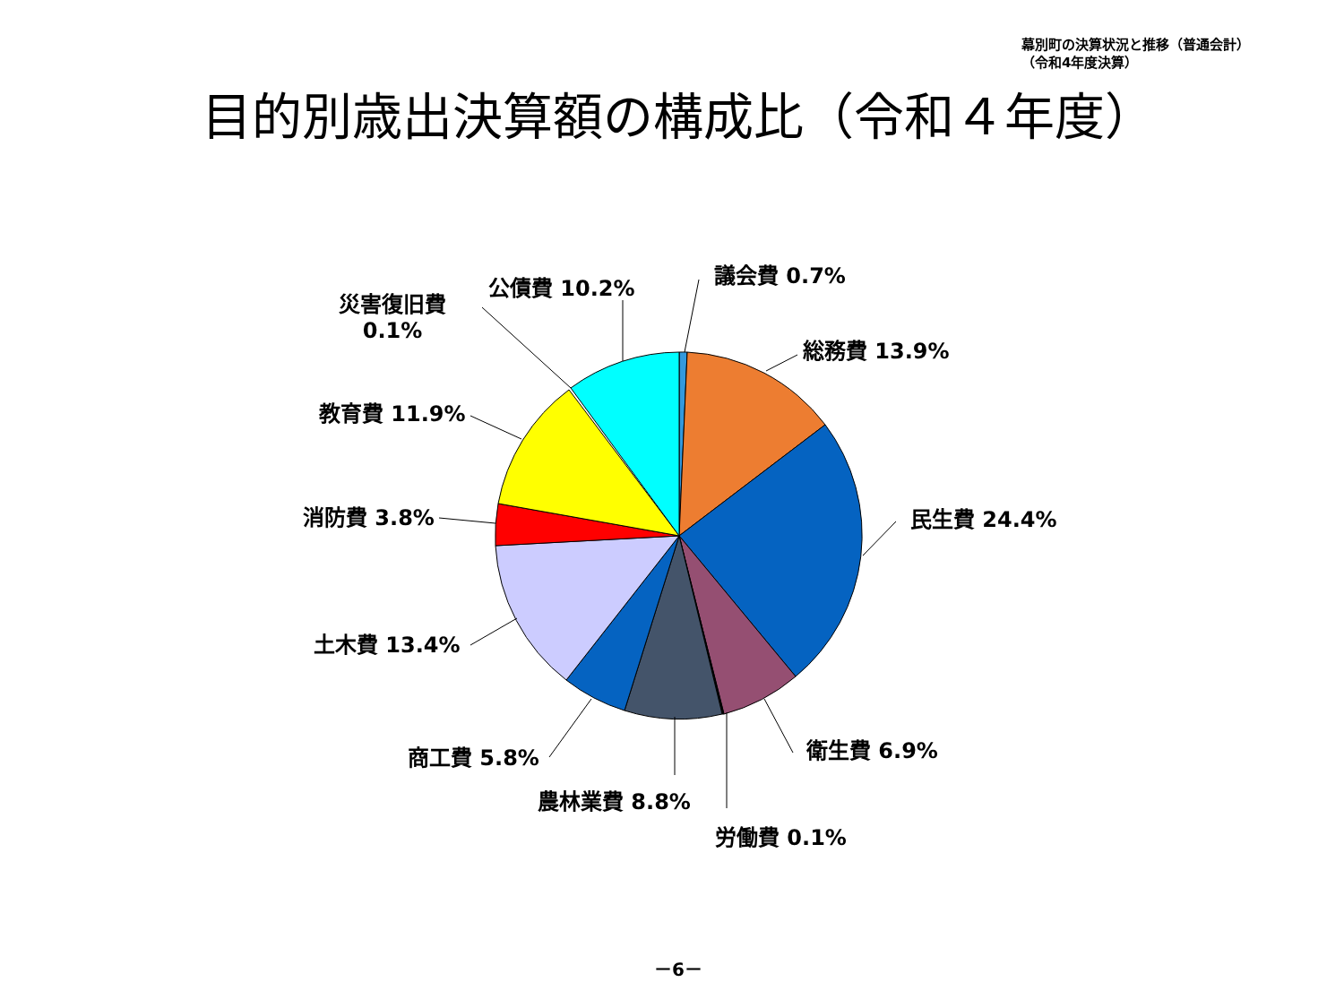幕別町の決算状況と推移（普通会計）
（令和4年度決算）
目的別歳出決算額の構成比（令和４年度）
議会費 0.7%
総務費 13.9%
民生費 24.4%
衛生費 6.9%
労働費 0.1%
農林業費 8.8%
商工費 5.8%
土木費 13.4%
消防費 3.8%
教育費 11.9%
災害復旧費
0.1%
公債費 10.2%
－6－